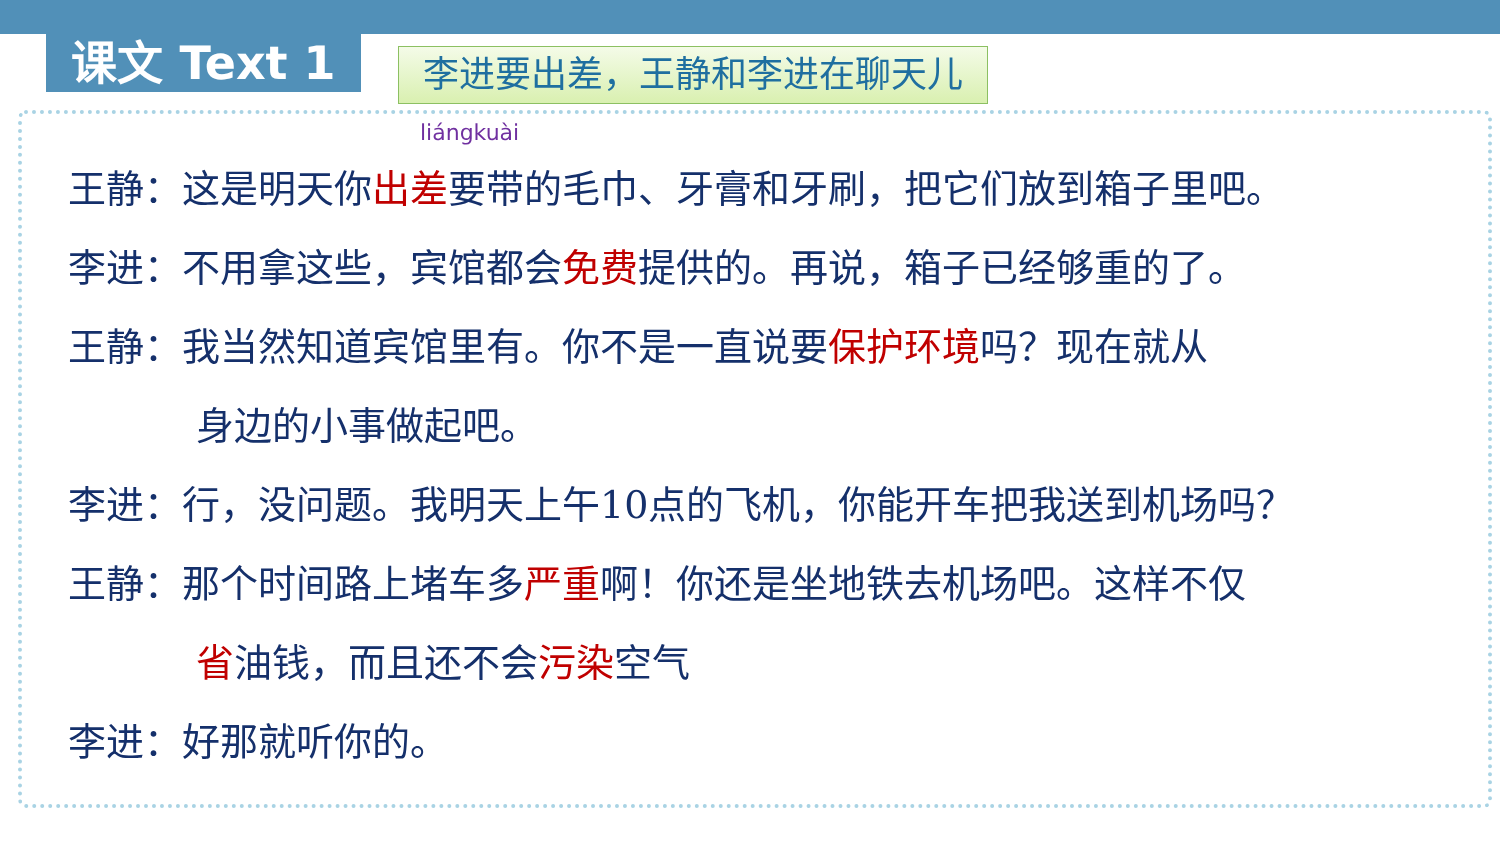课文 Text 1
李进要出差，王静和李进在聊天儿
liángkuài
王静：这是明天你出差要带的毛巾、牙膏和牙刷，把它们放到箱子里吧。
李进：不用拿这些，宾馆都会免费提供的。再说，箱子已经够重的了。
王静：我当然知道宾馆里有。你不是一直说要保护环境吗？现在就从
身边的小事做起吧。
李进：行，没问题。我明天上午10点的飞机，你能开车把我送到机场吗？
王静：那个时间路上堵车多严重啊！你还是坐地铁去机场吧。这样不仅
省油钱，而且还不会污染空气
李进：好那就听你的。